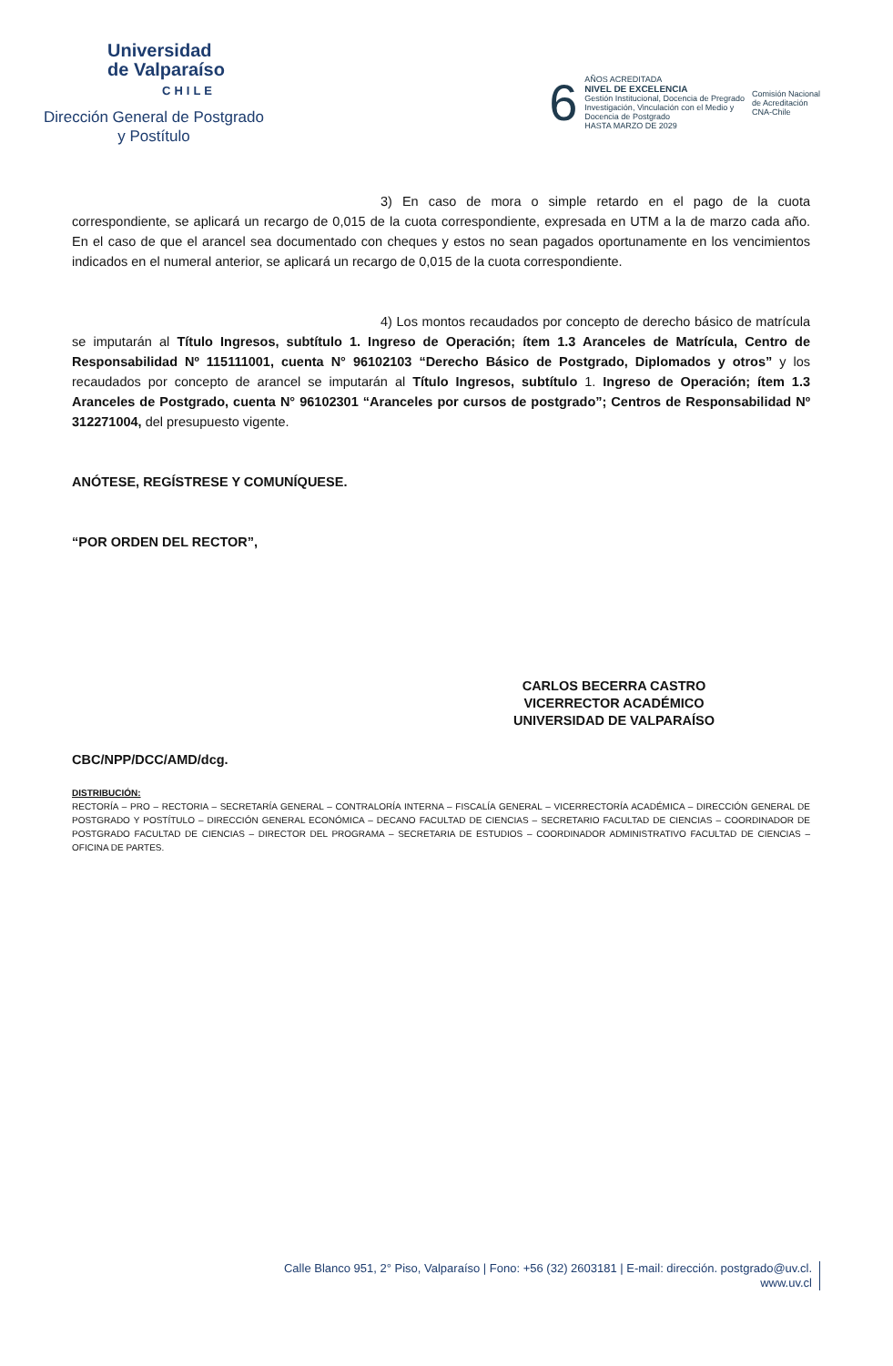Universidad
de Valparaíso
CHILE
Dirección General de Postgrado
y Postítulo
6
AÑOS ACREDITADA
NIVEL DE EXCELENCIA
Gestión Institucional, Docencia de Pregrado
Investigación, Vinculación con el Medio y
Docencia de Postgrado
HASTA MARZO DE 2029
Comisión Nacional
de Acreditación
CNA-Chile
3) En caso de mora o simple retardo en el pago de la cuota correspondiente, se aplicará un recargo de 0,015 de la cuota correspondiente, expresada en UTM a la de marzo cada año. En el caso de que el arancel sea documentado con cheques y estos no sean pagados oportunamente en los vencimientos indicados en el numeral anterior, se aplicará un recargo de 0,015 de la cuota correspondiente.
4) Los montos recaudados por concepto de derecho básico de matrícula se imputarán al Título Ingresos, subtítulo 1. Ingreso de Operación; ítem 1.3 Aranceles de Matrícula, Centro de Responsabilidad Nº 115111001, cuenta N° 96102103 “Derecho Básico de Postgrado, Diplomados y otros” y los recaudados por concepto de arancel se imputarán al Título Ingresos, subtítulo 1. Ingreso de Operación; ítem 1.3 Aranceles de Postgrado, cuenta N° 96102301 “Aranceles por cursos de postgrado”; Centros de Responsabilidad Nº 312271004, del presupuesto vigente.
ANÓTESE, REGÍSTRESE Y COMUNÍQUESE.
“POR ORDEN DEL RECTOR”,
CARLOS BECERRA CASTRO
VICERRECTOR ACADÉMICO
UNIVERSIDAD DE VALPARAÍSO
CBC/NPP/DCC/AMD/dcg.
DISTRIBUCIÓN:
RECTORÍA – PRO – RECTORIA – SECRETARÍA GENERAL – CONTRALORÍA INTERNA – FISCALÍA GENERAL – VICERRECTORÍA ACADÉMICA – DIRECCIÓN GENERAL DE POSTGRADO Y POSTÍTULO – DIRECCIÓN GENERAL ECONÓMICA – DECANO FACULTAD DE CIENCIAS – SECRETARIO FACULTAD DE CIENCIAS – COORDINADOR DE POSTGRADO FACULTAD DE CIENCIAS – DIRECTOR DEL PROGRAMA – SECRETARIA DE ESTUDIOS – COORDINADOR ADMINISTRATIVO FACULTAD DE CIENCIAS – OFICINA DE PARTES.
Calle Blanco 951, 2° Piso, Valparaíso | Fono: +56 (32) 2603181 | E-mail: dirección. postgrado@uv.cl.
www.uv.cl